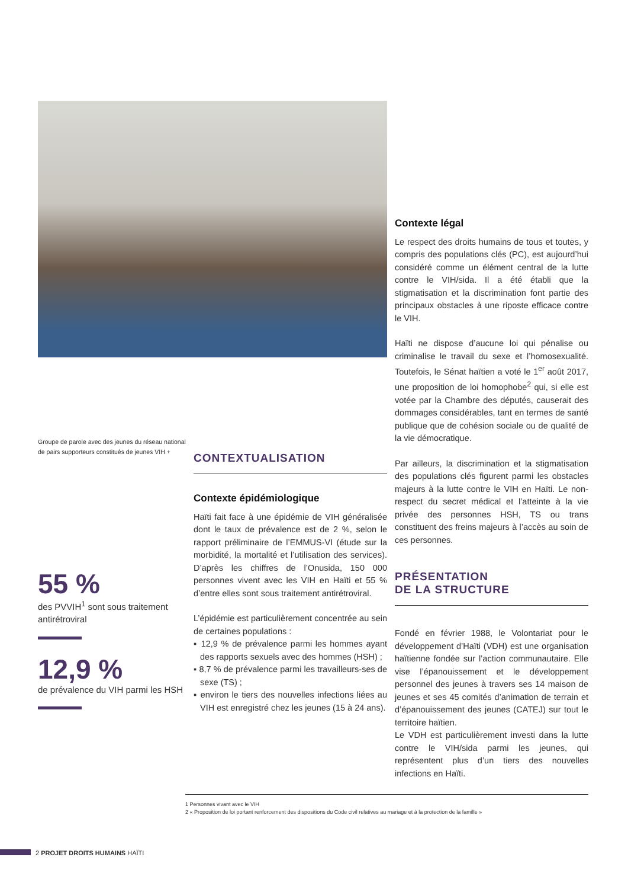Contexte légal
Le respect des droits humains de tous et toutes, y compris des populations clés (PC), est aujourd’hui considéré comme un élément central de la lutte contre le VIH/sida. Il a été établi que la stigmatisation et la discrimination font partie des principaux obstacles à une riposte efficace contre le VIH.
Haïti ne dispose d’aucune loi qui pénalise ou criminalise le travail du sexe et l’homosexualité. Toutefois, le Sénat haïtien a voté le 1<sup>er</sup> août 2017, une proposition de loi homophobe<sup>2</sup> qui, si elle est votée par la Chambre des députés, causerait des dommages considérables, tant en termes de santé publique que de cohésion sociale ou de qualité de la vie démocratique.
Par ailleurs, la discrimination et la stigmatisation des populations clés figurent parmi les obstacles majeurs à la lutte contre le VIH en Haïti. Le non-respect du secret médical et l’atteinte à la vie privée des personnes HSH, TS ou trans constituent des freins majeurs à l’accès au soin de ces personnes.
PRÉSENTATION
DE LA STRUCTURE
Fondé en février 1988, le Volontariat pour le développement d’Haïti (VDH) est une organisation haïtienne fondée sur l’action communautaire. Elle vise l’épanouissement et le développement personnel des jeunes à travers ses 14 maison de jeunes et ses 45 comités d’animation de terrain et d’épanouissement des jeunes (CATEJ) sur tout le territoire haïtien.
Le VDH est particulièrement investi dans la lutte contre le VIH/sida parmi les jeunes, qui représentent plus d’un tiers des nouvelles infections en Haïti.
Groupe de parole avec des jeunes du réseau national de pairs supporteurs constitués de jeunes VIH +
55 %
des PVVIH<sup>1</sup> sont sous traitement antirétroviral
12,9 %
de prévalence du VIH parmi les HSH
CONTEXTUALISATION
Contexte épidémiologique
Haïti fait face à une épidémie de VIH généralisée dont le taux de prévalence est de 2 %, selon le rapport préliminaire de l’EMMUS-VI (étude sur la morbidité, la mortalité et l’utilisation des services). D’après les chiffres de l’Onusida, 150 000 personnes vivent avec les VIH en Haïti et 55 % d’entre elles sont sous traitement antirétroviral.
L’épidémie est particulièrement concentrée au sein de certaines populations :
▪ 12,9 % de prévalence parmi les hommes ayant des rapports sexuels avec des hommes (HSH) ;
▪ 8,7 % de prévalence parmi les travailleurs-ses de sexe (TS) ;
▪ environ le tiers des nouvelles infections liées au VIH est enregistré chez les jeunes (15 à 24 ans).
1 Personnes vivant avec le VIH
2 « Proposition de loi portant renforcement des dispositions du Code civil relatives au mariage et à la protection de la famille »
2 PROJET DROITS HUMAINS HAÏTI